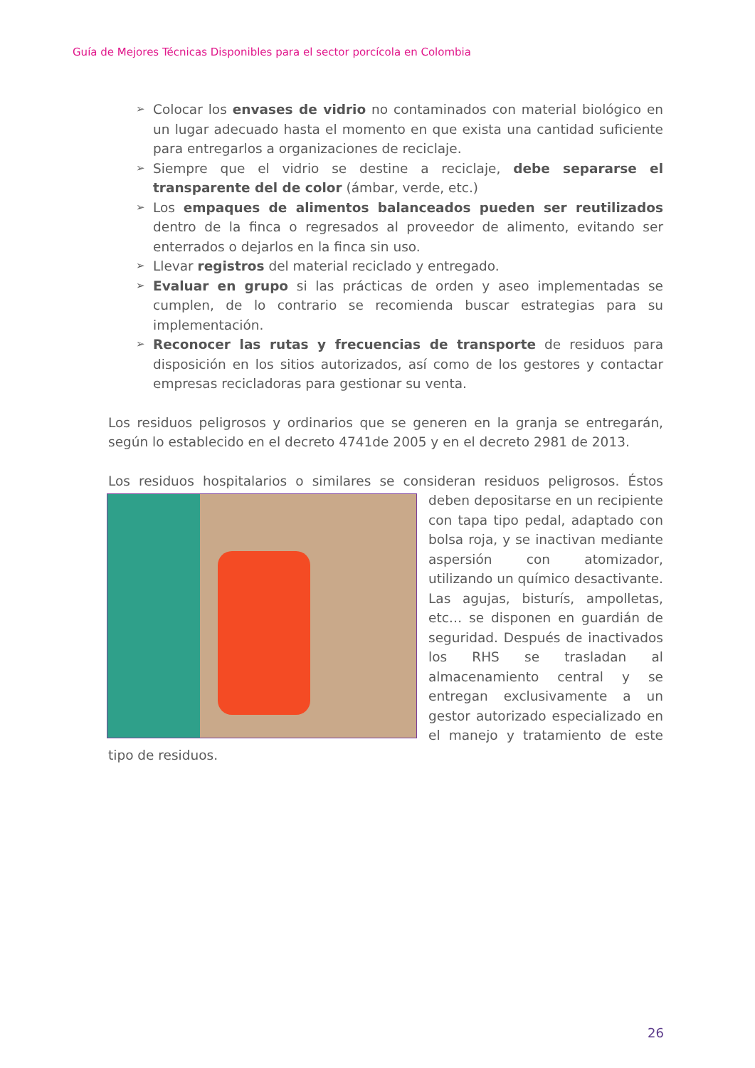Guía de Mejores Técnicas Disponibles para el sector porcícola en Colombia
➢ Colocar los envases de vidrio no contaminados con material biológico en un lugar adecuado hasta el momento en que exista una cantidad suficiente para entregarlos a organizaciones de reciclaje.
➢ Siempre que el vidrio se destine a reciclaje, debe separarse el transparente del de color (ámbar, verde, etc.)
➢ Los empaques de alimentos balanceados pueden ser reutilizados dentro de la finca o regresados al proveedor de alimento, evitando ser enterrados o dejarlos en la finca sin uso.
➢ Llevar registros del material reciclado y entregado.
➢ Evaluar en grupo si las prácticas de orden y aseo implementadas se cumplen, de lo contrario se recomienda buscar estrategias para su implementación.
➢ Reconocer las rutas y frecuencias de transporte de residuos para disposición en los sitios autorizados, así como de los gestores y contactar empresas recicladoras para gestionar su venta.
Los residuos peligrosos y ordinarios que se generen en la granja se entregarán, según lo establecido en el decreto 4741de 2005 y en el decreto 2981 de 2013.
Los residuos hospitalarios o similares se consideran residuos peligrosos. Éstos deben depositarse en un recipiente con tapa tipo pedal, adaptado con bolsa roja, y se inactivan mediante aspersión con atomizador, utilizando un químico desactivante. Las agujas, bisturís, ampolletas, etc… se disponen en guardián de seguridad. Después de inactivados los RHS se trasladan al almacenamiento central y se entregan exclusivamente a un gestor autorizado especializado en el manejo y tratamiento de este tipo de residuos.
26